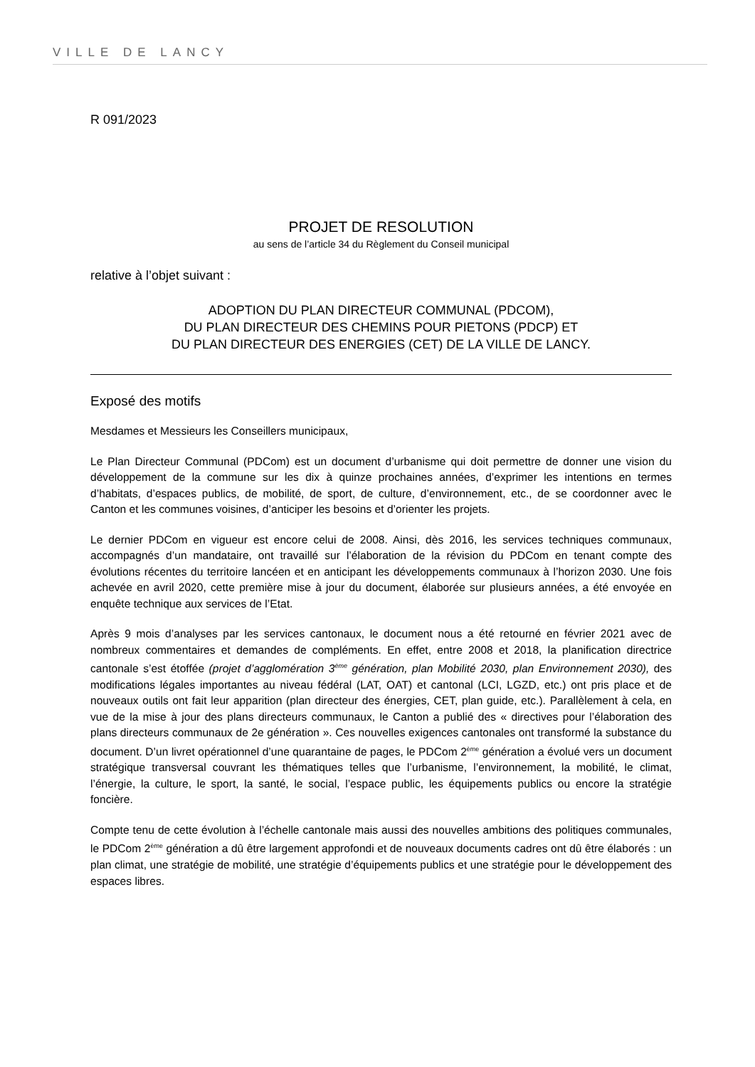VILLE DE LANCY
R 091/2023
PROJET DE RESOLUTION
au sens de l’article 34 du Règlement du Conseil municipal
relative à l’objet suivant :
ADOPTION DU PLAN DIRECTEUR COMMUNAL (PDCOM),
DU PLAN DIRECTEUR DES CHEMINS POUR PIETONS (PDCP) ET
DU PLAN DIRECTEUR DES ENERGIES (CET) DE LA VILLE DE LANCY.
Exposé des motifs
Mesdames et Messieurs les Conseillers municipaux,
Le Plan Directeur Communal (PDCom) est un document d’urbanisme qui doit permettre de donner une vision du développement de la commune sur les dix à quinze prochaines années, d’exprimer les intentions en termes d’habitats, d’espaces publics, de mobilité, de sport, de culture, d’environnement, etc., de se coordonner avec le Canton et les communes voisines, d’anticiper les besoins et d’orienter les projets.
Le dernier PDCom en vigueur est encore celui de 2008. Ainsi, dès 2016, les services techniques communaux, accompagnés d’un mandataire, ont travaillé sur l’élaboration de la révision du PDCom en tenant compte des évolutions récentes du territoire lancéen et en anticipant les développements communaux à l’horizon 2030. Une fois achevée en avril 2020, cette première mise à jour du document, élaborée sur plusieurs années, a été envoyée en enquête technique aux services de l’Etat.
Après 9 mois d’analyses par les services cantonaux, le document nous a été retourné en février 2021 avec de nombreux commentaires et demandes de compléments. En effet, entre 2008 et 2018, la planification directrice cantonale s’est étoffée (projet d’agglomération 3<sup>ème</sup> génération, plan Mobilité 2030, plan Environnement 2030), des modifications légales importantes au niveau fédéral (LAT, OAT) et cantonal (LCI, LGZD, etc.) ont pris place et de nouveaux outils ont fait leur apparition (plan directeur des énergies, CET, plan guide, etc.). Parallèlement à cela, en vue de la mise à jour des plans directeurs communaux, le Canton a publié des « directives pour l’élaboration des plans directeurs communaux de 2e génération ». Ces nouvelles exigences cantonales ont transformé la substance du document. D’un livret opérationnel d’une quarantaine de pages, le PDCom 2<sup>ème</sup> génération a évolué vers un document stratégique transversal couvrant les thématiques telles que l’urbanisme, l’environnement, la mobilité, le climat, l’énergie, la culture, le sport, la santé, le social, l’espace public, les équipements publics ou encore la stratégie foncière.
Compte tenu de cette évolution à l’échelle cantonale mais aussi des nouvelles ambitions des politiques communales, le PDCom 2<sup>ème</sup> génération a dû être largement approfondi et de nouveaux documents cadres ont dû être élaborés : un plan climat, une stratégie de mobilité, une stratégie d’équipements publics et une stratégie pour le développement des espaces libres.